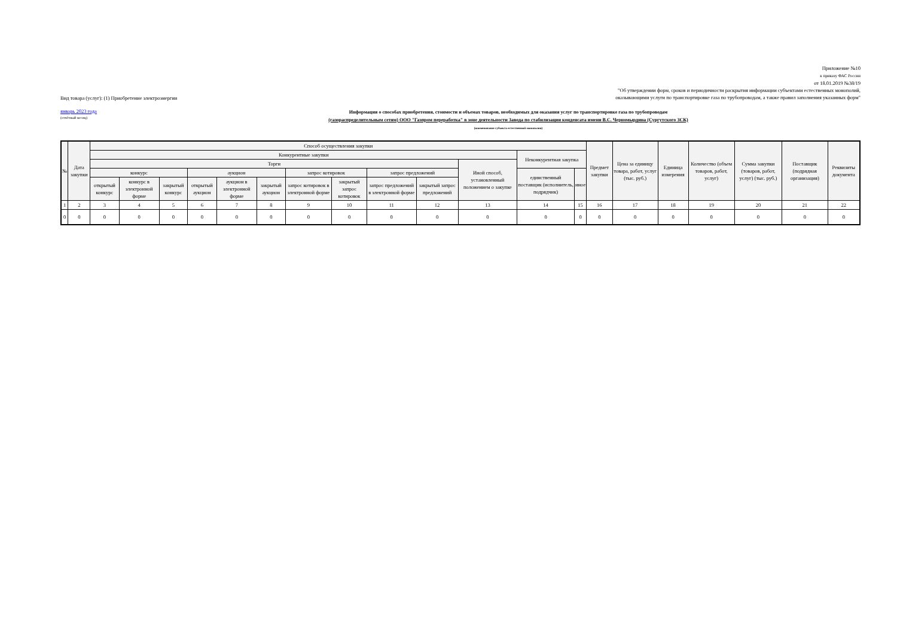Вид товара (услуг): (1) Приобретение электроэнергии
Приложение №10
к приказу ФАС России
от 18.01.2019 №38/19
"Об утверждении форм, сроков и периодичности раскрытия информации субъектами естественных монополий,
оказывающими услуги по транспортировке газа по трубопроводам, а также правил заполнения указанных форм"
январь 2023 года
(отчётный месяц)
Информация о способах приобретения, стоимости и объемах товаров, необходимых для оказания услуг по транспортировке газа по трубопроводам
(газораспределительным сетям) ООО "Газпром переработка" в зоне деятельности Завода по стабилизации конденсата имени В.С. Черномырдина (Сургутского ЗСК)
(наименование субъекта естественной монополии)
| № | Дата закупки | Способ осуществления закупки | | | | | | | | | | | | | Предмет закупки | Цена за единицу товара, работ, услуг (тыс. руб.) | Единица измерения | Количество (объем товаров, работ, услуг) | Сумма закупки (товаров, работ, услуг) (тыс. руб.) | Поставщик (подрядная организация) | Реквизиты документа |
| --- | --- | --- | --- | --- | --- | --- | --- | --- | --- | --- | --- | --- | --- | --- | --- | --- | --- | --- | --- | --- | --- |
| | | Конкурентные закупки | | | | | | | | | | | Неконкурентная закупка | | | | | | | | |
| | | Торги | | | | | | | | | | Иной способ, установленный положением о закупке | | | | | | | | | |
| | | конкурс | | | аукцион | | | запрос котировок | | запрос предложений | | | единственный поставщик (исполнитель, подрядчик) | иное | | | | | | | |
| | | открытый конкурс | конкурс в электронной форме | закрытый конкурс | открытый аукцион | аукцион в электронной форме | закрытый аукцион | запрос котировок в электронной форме | закрытый запрос котировок | запрос предложений в электронной форме | закрытый запрос предложений | | | | | | | | | | |
| 1 | 2 | 3 | 4 | 5 | 6 | 7 | 8 | 9 | 10 | 11 | 12 | 13 | 14 | 15 | 16 | 17 | 18 | 19 | 20 | 21 | 22 |
| 0 | 0 | 0 | 0 | 0 | 0 | 0 | 0 | 0 | 0 | 0 | 0 | 0 | 0 | 0 | 0 | 0 | 0 | 0 | 0 | 0 | 0 |